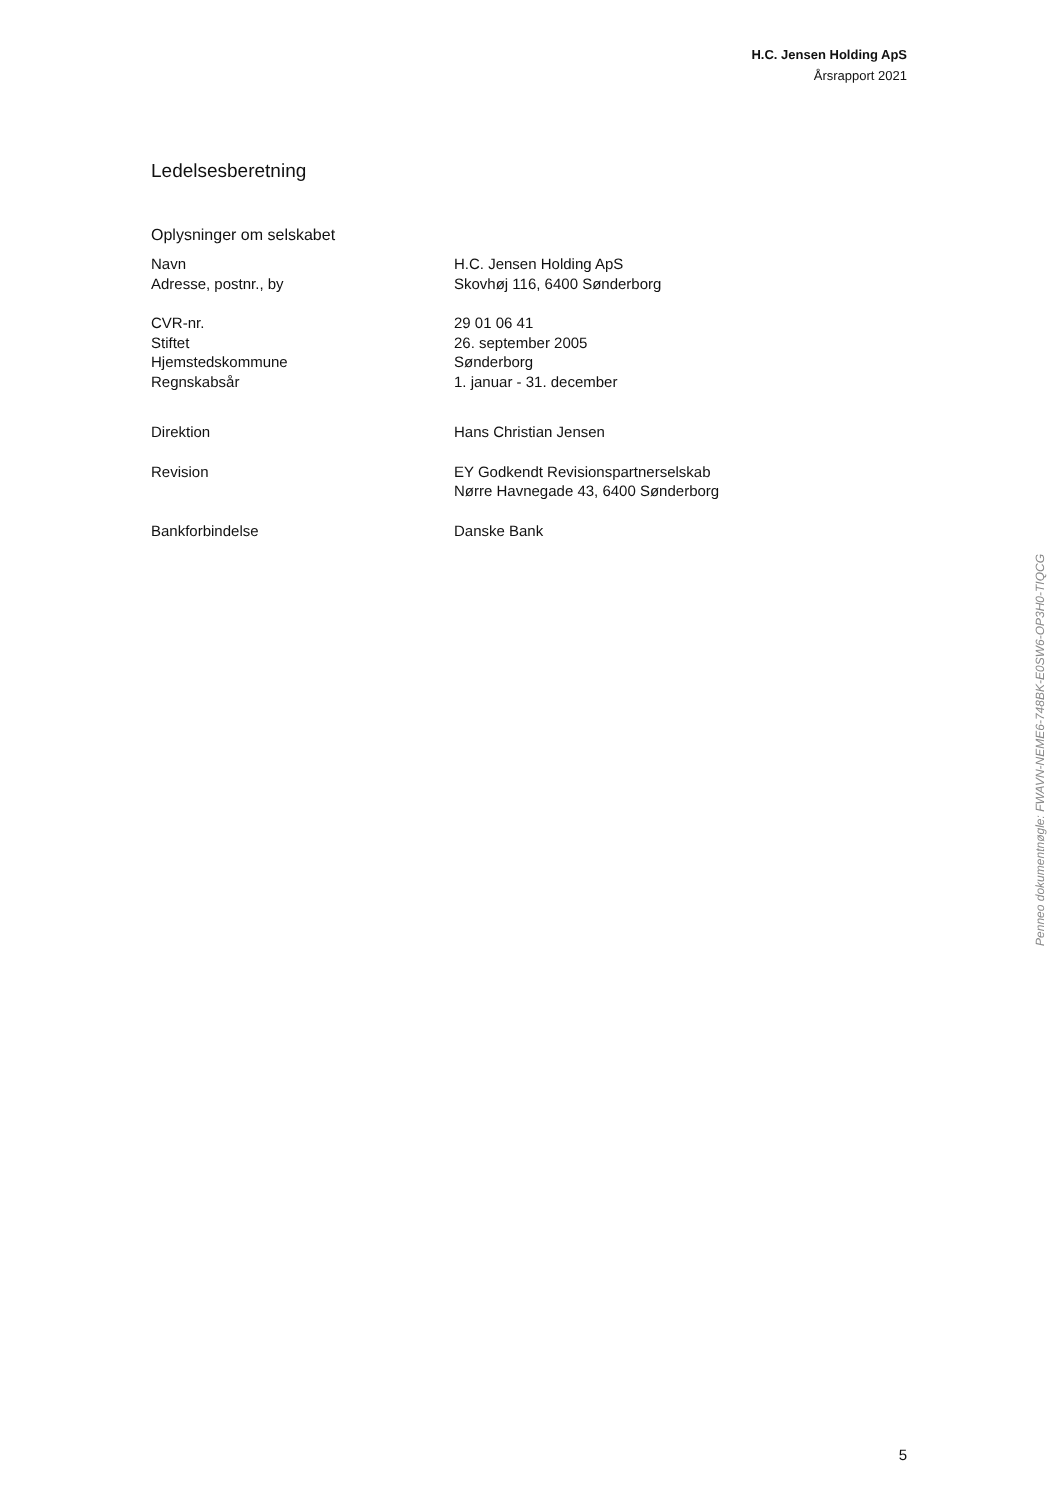H.C. Jensen Holding ApS
Årsrapport 2021
Ledelsesberetning
Oplysninger om selskabet
| Navn | H.C. Jensen Holding ApS |
| Adresse, postnr., by | Skovhøj 116, 6400 Sønderborg |
| CVR-nr. | 29 01 06 41 |
| Stiftet | 26. september 2005 |
| Hjemstedskommune | Sønderborg |
| Regnskabsår | 1. januar - 31. december |
| Direktion | Hans Christian Jensen |
| Revision | EY Godkendt Revisionspartnerselskab Nørre Havnegade 43, 6400 Sønderborg |
| Bankforbindelse | Danske Bank |
Penneo dokumentnøgle: FWAVN-NEME6-748BK-E0SW6-OP3H0-TIQCG
5